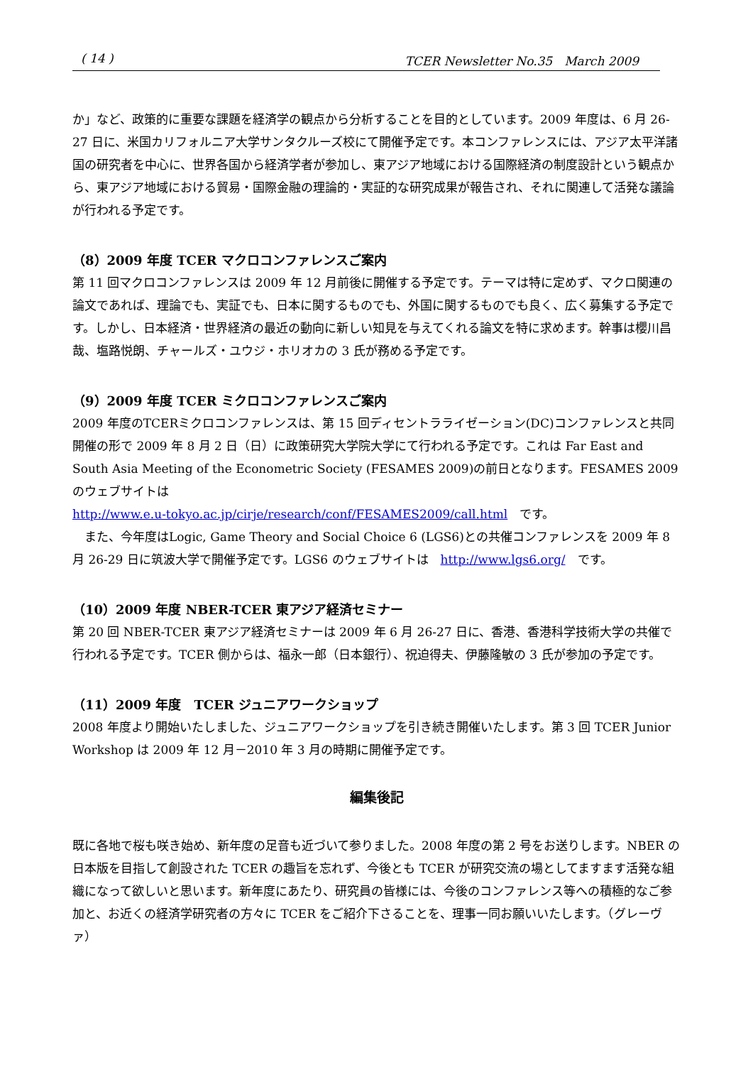( 14 ) TCER Newsletter No.35　March 2009
か」など、政策的に重要な課題を経済学の観点から分析することを目的としています。2009 年度は、6 月 26-27 日に、米国カリフォルニア大学サンタクルーズ校にて開催予定です。本コンファレンスには、アジア太平洋諸国の研究者を中心に、世界各国から経済学者が参加し、東アジア地域における国際経済の制度設計という観点から、東アジア地域における貿易・国際金融の理論的・実証的な研究成果が報告され、それに関連して活発な議論が行われる予定です。
（8）2009 年度 TCER マクロコンファレンスご案内
第 11 回マクロコンファレンスは 2009 年 12 月前後に開催する予定です。テーマは特に定めず、マクロ関連の論文であれば、理論でも、実証でも、日本に関するものでも、外国に関するものでも良く、広く募集する予定です。しかし、日本経済・世界経済の最近の動向に新しい知見を与えてくれる論文を特に求めます。幹事は櫻川昌哉、塩路悦朗、チャールズ・ユウジ・ホリオカの 3 氏が務める予定です。
（9）2009 年度 TCER ミクロコンファレンスご案内
2009 年度のTCERミクロコンファレンスは、第 15 回ディセントラライゼーション(DC)コンファレンスと共同開催の形で 2009 年 8 月 2 日（日）に政策研究大学院大学にて行われる予定です。これは Far East and South Asia Meeting of the Econometric Society (FESAMES 2009)の前日となります。FESAMES 2009 のウェブサイトは
http://www.e.u-tokyo.ac.jp/cirje/research/conf/FESAMES2009/call.html　です。
　また、今年度はLogic, Game Theory and Social Choice 6 (LGS6)との共催コンファレンスを 2009 年 8 月 26-29 日に筑波大学で開催予定です。LGS6 のウェブサイトは　http://www.lgs6.org/　です。
（10）2009 年度 NBER-TCER 東アジア経済セミナー
第 20 回 NBER-TCER 東アジア経済セミナーは 2009 年 6 月 26-27 日に、香港、香港科学技術大学の共催で行われる予定です。TCER 側からは、福永一郎（日本銀行）、祝迫得夫、伊藤隆敏の 3 氏が参加の予定です。
（11）2009 年度　TCER ジュニアワークショップ
2008 年度より開始いたしました、ジュニアワークショップを引き続き開催いたします。第 3 回 TCER Junior Workshop は 2009 年 12 月－2010 年 3 月の時期に開催予定です。
編集後記
既に各地で桜も咲き始め、新年度の足音も近づいて参りました。2008 年度の第 2 号をお送りします。NBER の日本版を目指して創設された TCER の趣旨を忘れず、今後とも TCER が研究交流の場としてますます活発な組織になって欲しいと思います。新年度にあたり、研究員の皆様には、今後のコンファレンス等への積極的なご参加と、お近くの経済学研究者の方々に TCER をご紹介下さることを、理事一同お願いいたします。（グレーヴァ）